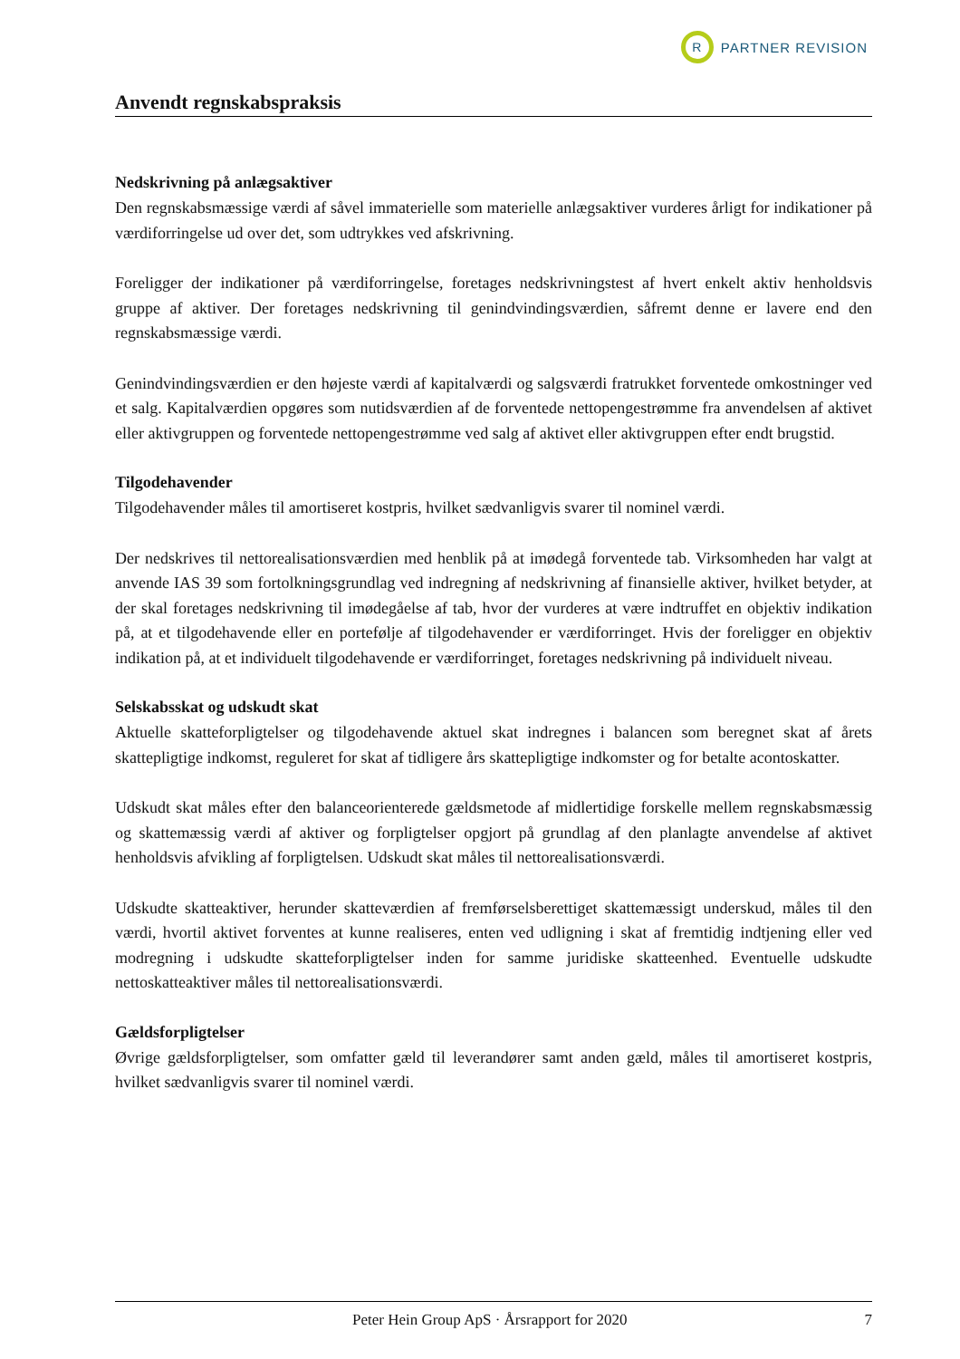R
PARTNER REVISION
Anvendt regnskabspraksis
Nedskrivning på anlægsaktiver
Den regnskabsmæssige værdi af såvel immaterielle som materielle anlægsaktiver vurderes årligt for indikationer på værdiforringelse ud over det, som udtrykkes ved afskrivning.
Foreligger der indikationer på værdiforringelse, foretages nedskrivningstest af hvert enkelt aktiv henholdsvis gruppe af aktiver. Der foretages nedskrivning til genindvindingsværdien, såfremt denne er lavere end den regnskabsmæssige værdi.
Genindvindingsværdien er den højeste værdi af kapitalværdi og salgsværdi fratrukket forventede omkostninger ved et salg. Kapitalværdien opgøres som nutidsværdien af de forventede nettopengestrømme fra anvendelsen af aktivet eller aktivgruppen og forventede nettopengestrømme ved salg af aktivet eller aktivgruppen efter endt brugstid.
Tilgodehavender
Tilgodehavender måles til amortiseret kostpris, hvilket sædvanligvis svarer til nominel værdi.
Der nedskrives til nettorealisationsværdien med henblik på at imødegå forventede tab. Virksomheden har valgt at anvende IAS 39 som fortolkningsgrundlag ved indregning af nedskrivning af finansielle aktiver, hvilket betyder, at der skal foretages nedskrivning til imødegåelse af tab, hvor der vurderes at være indtruffet en objektiv indikation på, at et tilgodehavende eller en portefølje af tilgodehavender er værdiforringet. Hvis der foreligger en objektiv indikation på, at et individuelt tilgodehavende er værdiforringet, foretages nedskrivning på individuelt niveau.
Selskabsskat og udskudt skat
Aktuelle skatteforpligtelser og tilgodehavende aktuel skat indregnes i balancen som beregnet skat af årets skattepligtige indkomst, reguleret for skat af tidligere års skattepligtige indkomster og for betalte acontoskatter.
Udskudt skat måles efter den balanceorienterede gældsmetode af midlertidige forskelle mellem regnskabsmæssig og skattemæssig værdi af aktiver og forpligtelser opgjort på grundlag af den planlagte anvendelse af aktivet henholdsvis afvikling af forpligtelsen. Udskudt skat måles til nettorealisationsværdi.
Udskudte skatteaktiver, herunder skatteværdien af fremførselsberettiget skattemæssigt underskud, måles til den værdi, hvortil aktivet forventes at kunne realiseres, enten ved udligning i skat af fremtidig indtjening eller ved modregning i udskudte skatteforpligtelser inden for samme juridiske skatteenhed. Eventuelle udskudte nettoskatteaktiver måles til nettorealisationsværdi.
Gældsforpligtelser
Øvrige gældsforpligtelser, som omfatter gæld til leverandører samt anden gæld, måles til amortiseret kostpris, hvilket sædvanligvis svarer til nominel værdi.
Peter Hein Group ApS · Årsrapport for 2020 7